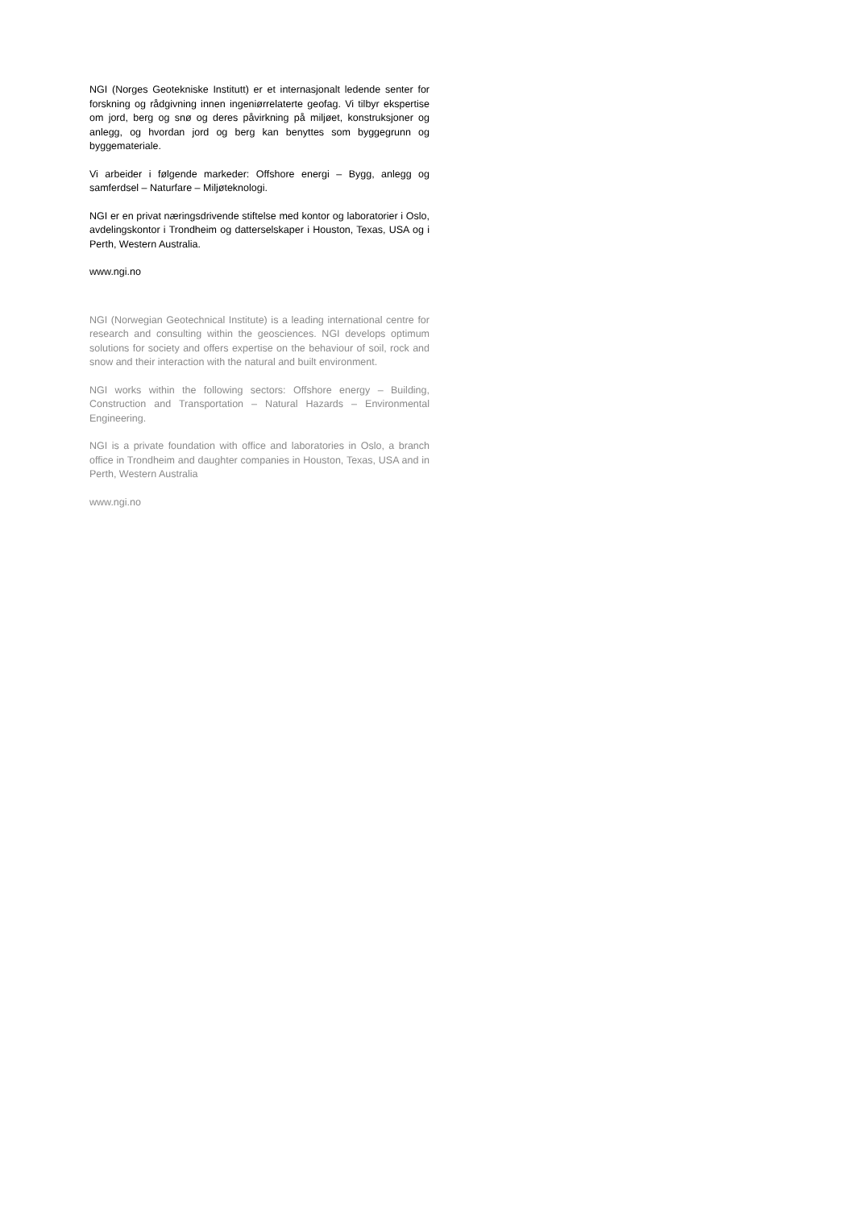NGI (Norges Geotekniske Institutt) er et internasjonalt ledende senter for forskning og rådgivning innen ingeniørrelaterte geofag. Vi tilbyr ekspertise om jord, berg og snø og deres påvirkning på miljøet, konstruksjoner og anlegg, og hvordan jord og berg kan benyttes som byggegrunn og byggemateriale.
Vi arbeider i følgende markeder: Offshore energi – Bygg, anlegg og samferdsel – Naturfare – Miljøteknologi.
NGI er en privat næringsdrivende stiftelse med kontor og laboratorier i Oslo, avdelingskontor i Trondheim og datterselskaper i Houston, Texas, USA og i Perth, Western Australia.
www.ngi.no
NGI (Norwegian Geotechnical Institute) is a leading international centre for research and consulting within the geosciences. NGI develops optimum solutions for society and offers expertise on the behaviour of soil, rock and snow and their interaction with the natural and built environment.
NGI works within the following sectors: Offshore energy – Building, Construction and Transportation – Natural Hazards – Environmental Engineering.
NGI is a private foundation with office and laboratories in Oslo, a branch office in Trondheim and daughter companies in Houston, Texas, USA and in Perth, Western Australia
www.ngi.no